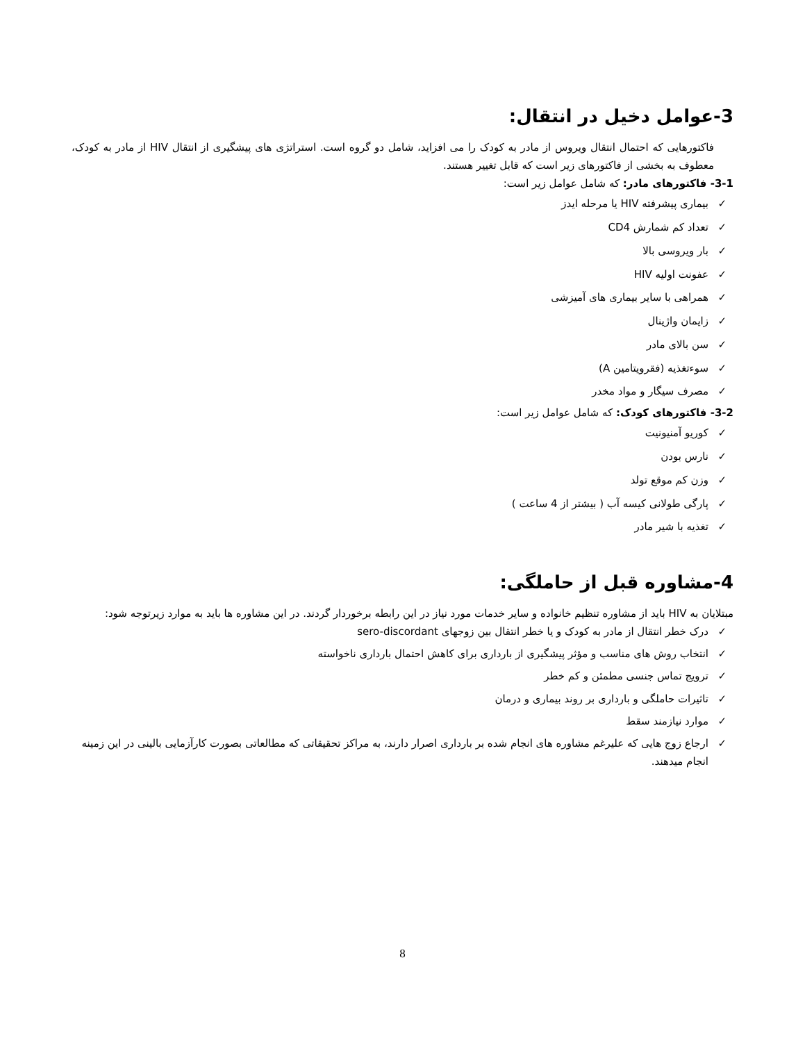3-عوامل دخیل در انتقال:
فاکتورهایی که احتمال انتقال ویروس از مادر به کودک را می افزاید، شامل دو گروه است. استراتژی های پیشگیری از انتقال HIV از مادر به کودک، معطوف به بخشی از فاکتورهای زیر است که قابل تغییر هستند.
3-1- فاکتورهای مادر: که شامل عوامل زیر است:
✓ بیماری پیشرفته HIV یا مرحله ایدز
✓ تعداد کم شمارش CD4
✓ بار ویروسی بالا
✓ عفونت اولیه HIV
✓ همراهی با سایر بیماری های آمیزشی
✓ زایمان واژینال
✓ سن بالای مادر
✓ سوءتغذیه (فقرویتامین A)
✓ مصرف سیگار و مواد مخدر
3-2- فاکتورهای کودک: که شامل عوامل زیر است:
✓ کوریو آمنیونیت
✓ نارس بودن
✓ وزن کم موقع تولد
✓ پارگی طولانی کیسه آب ( بیشتر از 4 ساعت )
✓ تغذیه با شیر مادر
4-مشاوره قبل از حاملگی:
مبتلایان به HIV باید از مشاوره تنظیم خانواده و سایر خدمات مورد نیاز در این رابطه برخوردار گردند. در این مشاوره ها باید به موارد زیرتوجه شود:
✓ درک خطر انتقال از مادر به کودک و یا خطر انتقال بین زوجهای sero-discordant
✓ انتخاب روش های مناسب و مؤثر پیشگیری از بارداری برای کاهش احتمال بارداری ناخواسته
✓ ترویج تماس جنسی مطمئن و کم خطر
✓ تاثیرات حاملگی و بارداری بر روند بیماری و درمان
✓ موارد نیازمند سقط
✓ ارجاع زوج هایی که علیرغم مشاوره های انجام شده بر بارداری اصرار دارند، به مراکز تحقیقاتی که مطالعاتی بصورت کارآزمایی بالینی در این زمینه انجام میدهند.
8